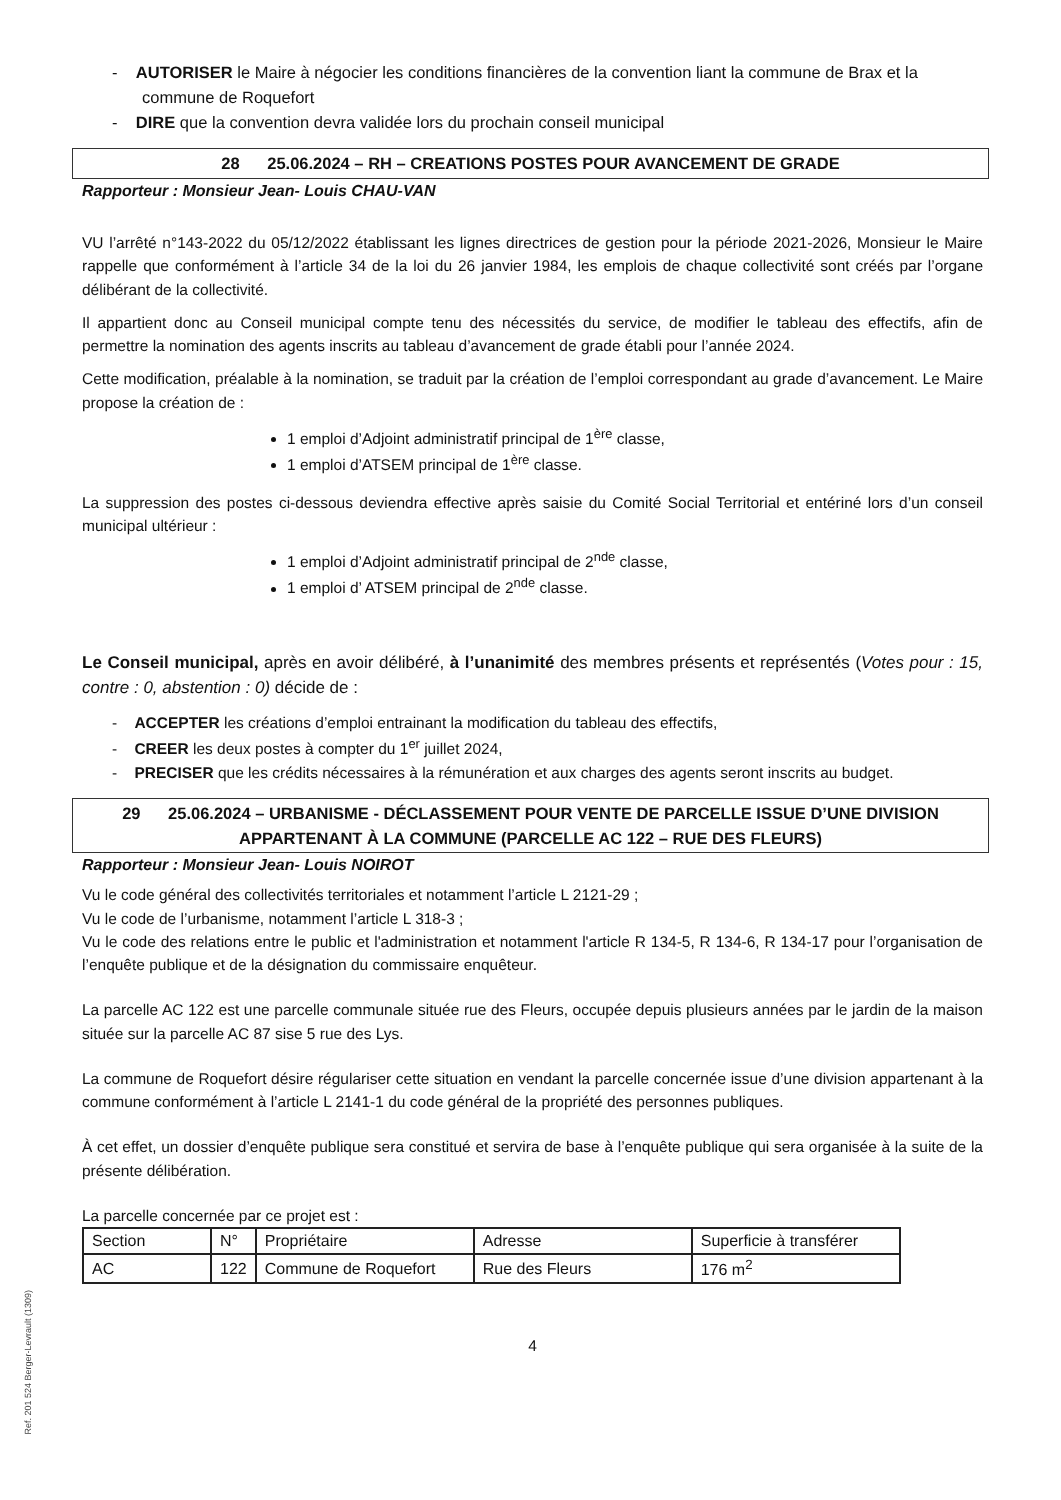- AUTORISER le Maire à négocier les conditions financières de la convention liant la commune de Brax et la commune de Roquefort
- DIRE que la convention devra validée lors du prochain conseil municipal
28 25.06.2024 – RH – CREATIONS POSTES POUR AVANCEMENT DE GRADE
Rapporteur : Monsieur Jean- Louis CHAU-VAN
VU l’arrêté n°143-2022 du 05/12/2022 établissant les lignes directrices de gestion pour la période 2021-2026, Monsieur le Maire rappelle que conformément à l’article 34 de la loi du 26 janvier 1984, les emplois de chaque collectivité sont créés par l’organe délibérant de la collectivité.
Il appartient donc au Conseil municipal compte tenu des nécessités du service, de modifier le tableau des effectifs, afin de permettre la nomination des agents inscrits au tableau d’avancement de grade établi pour l’année 2024.
Cette modification, préalable à la nomination, se traduit par la création de l’emploi correspondant au grade d’avancement. Le Maire propose la création de :
1 emploi d’Adjoint administratif principal de 1<sup>ère</sup> classe,
1 emploi d’ATSEM principal de 1<sup>ère</sup> classe.
La suppression des postes ci-dessous deviendra effective après saisie du Comité Social Territorial et entériné lors d’un conseil municipal ultérieur :
1 emploi d’Adjoint administratif principal de 2<sup>nde</sup> classe,
1 emploi d’ ATSEM principal de 2<sup>nde</sup> classe.
Le Conseil municipal, après en avoir délibéré, à l’unanimité des membres présents et représentés (Votes pour : 15, contre : 0, abstention : 0) décide de :
- ACCEPTER les créations d’emploi entrainant la modification du tableau des effectifs,
- CREER les deux postes à compter du 1<sup>er</sup> juillet 2024,
- PRECISER que les crédits nécessaires à la rémunération et aux charges des agents seront inscrits au budget.
29 25.06.2024 – URBANISME - DÉCLASSEMENT POUR VENTE DE PARCELLE ISSUE D’UNE DIVISION APPARTENANT À LA COMMUNE (PARCELLE AC 122 – RUE DES FLEURS)
Rapporteur : Monsieur Jean- Louis NOIROT
Vu le code général des collectivités territoriales et notamment l’article L 2121-29 ;
Vu le code de l’urbanisme, notamment l’article L 318-3 ;
Vu le code des relations entre le public et l'administration et notamment l'article R 134-5, R 134-6, R 134-17 pour l’organisation de l’enquête publique et de la désignation du commissaire enquêteur.
La parcelle AC 122 est une parcelle communale située rue des Fleurs, occupée depuis plusieurs années par le jardin de la maison située sur la parcelle AC 87 sise 5 rue des Lys.
La commune de Roquefort désire régulariser cette situation en vendant la parcelle concernée issue d’une division appartenant à la commune conformément à l’article L 2141-1 du code général de la propriété des personnes publiques.
À cet effet, un dossier d’enquête publique sera constitué et servira de base à l’enquête publique qui sera organisée à la suite de la présente délibération.
La parcelle concernée par ce projet est :
| Section | N° | Propriétaire | Adresse | Superficie à transférer |
| AC | 122 | Commune de Roquefort | Rue des Fleurs | 176 m<sup>2</sup> |
4
Ref. 201 524 Berger-Levrault (1309)